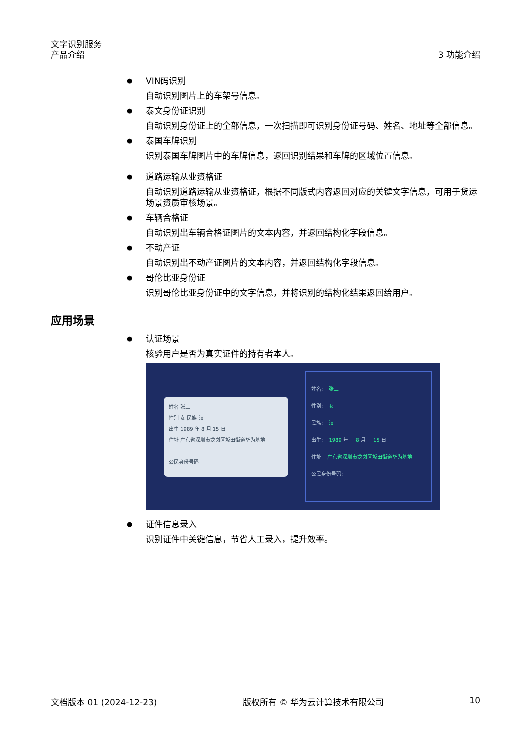文字识别服务
产品介绍
3 功能介绍
VIN码识别
自动识别图片上的车架号信息。
泰文身份证识别
自动识别身份证上的全部信息，一次扫描即可识别身份证号码、姓名、地址等全部信息。
泰国车牌识别
识别泰国车牌图片中的车牌信息，返回识别结果和车牌的区域位置信息。
道路运输从业资格证
自动识别道路运输从业资格证，根据不同版式内容返回对应的关键文字信息，可用于货运场景资质审核场景。
车辆合格证
自动识别出车辆合格证图片的文本内容，并返回结构化字段信息。
不动产证
自动识别出不动产证图片的文本内容，并返回结构化字段信息。
哥伦比亚身份证
识别哥伦比亚身份证中的文字信息，并将识别的结构化结果返回给用户。
应用场景
认证场景
核验用户是否为真实证件的持有者本人。
姓名 张三
性别 女 民族 汉
出生 1989 年 8 月 15 日
住址 广东省深圳市龙岗区坂田街道华为基地
公民身份号码
姓名: 张三
性别: 女
民族: 汉
出生: 1989 年 8 月 15 日
住址 广东省深圳市龙岗区坂田街道华为基地
公民身份号码:
证件信息录入
识别证件中关键信息，节省人工录入，提升效率。
文档版本 01 (2024-12-23) 版权所有 © 华为云计算技术有限公司 10